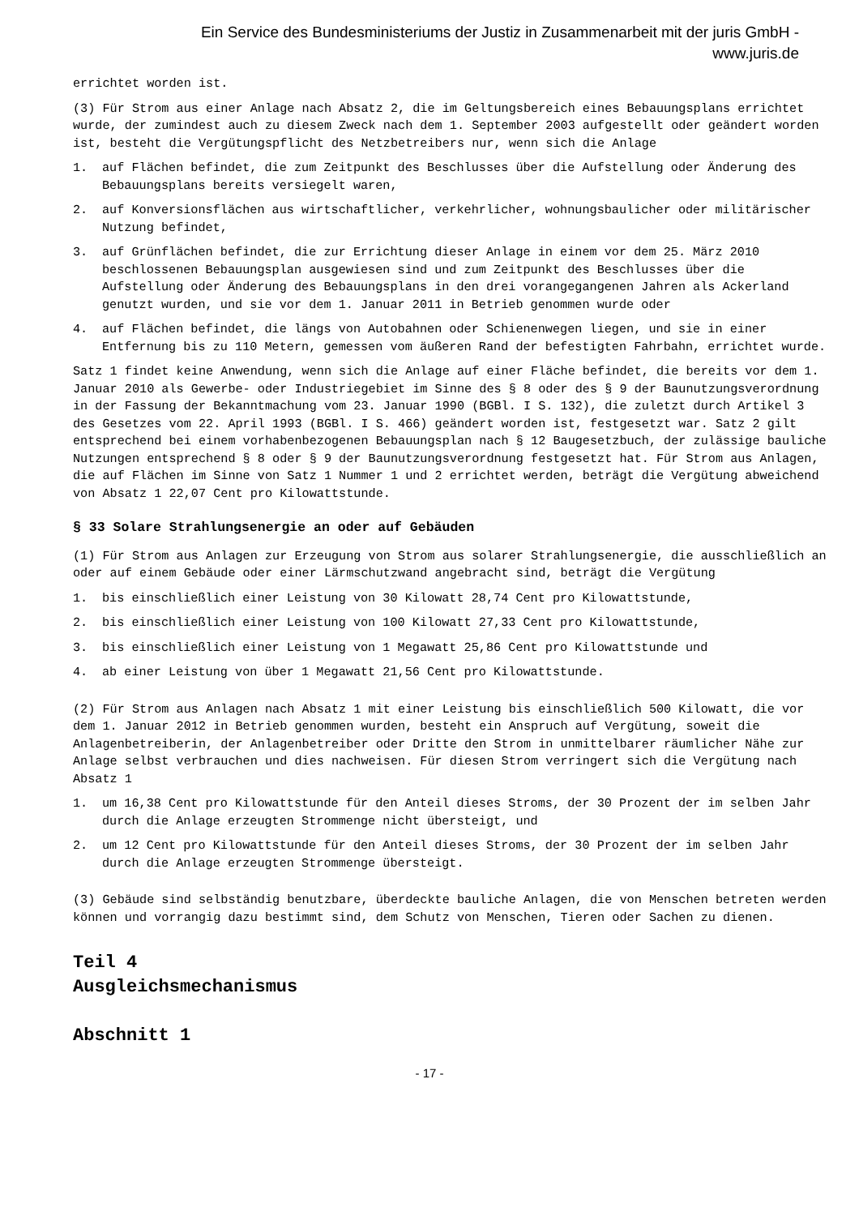Ein Service des Bundesministeriums der Justiz in Zusammenarbeit mit der juris GmbH -
www.juris.de
errichtet worden ist.
(3) Für Strom aus einer Anlage nach Absatz 2, die im Geltungsbereich eines Bebauungsplans errichtet wurde, der zumindest auch zu diesem Zweck nach dem 1. September 2003 aufgestellt oder geändert worden ist, besteht die Vergütungspflicht des Netzbetreibers nur, wenn sich die Anlage
1. auf Flächen befindet, die zum Zeitpunkt des Beschlusses über die Aufstellung oder Änderung des Bebauungsplans bereits versiegelt waren,
2. auf Konversionsflächen aus wirtschaftlicher, verkehrlicher, wohnungsbaulicher oder militärischer Nutzung befindet,
3. auf Grünflächen befindet, die zur Errichtung dieser Anlage in einem vor dem 25. März 2010 beschlossenen Bebauungsplan ausgewiesen sind und zum Zeitpunkt des Beschlusses über die Aufstellung oder Änderung des Bebauungsplans in den drei vorangegangenen Jahren als Ackerland genutzt wurden, und sie vor dem 1. Januar 2011 in Betrieb genommen wurde oder
4. auf Flächen befindet, die längs von Autobahnen oder Schienenwegen liegen, und sie in einer Entfernung bis zu 110 Metern, gemessen vom äußeren Rand der befestigten Fahrbahn, errichtet wurde.
Satz 1 findet keine Anwendung, wenn sich die Anlage auf einer Fläche befindet, die bereits vor dem 1. Januar 2010 als Gewerbe- oder Industriegebiet im Sinne des § 8 oder des § 9 der Baunutzungsverordnung in der Fassung der Bekanntmachung vom 23. Januar 1990 (BGBl. I S. 132), die zuletzt durch Artikel 3 des Gesetzes vom 22. April 1993 (BGBl. I S. 466) geändert worden ist, festgesetzt war. Satz 2 gilt entsprechend bei einem vorhabenbezogenen Bebauungsplan nach § 12 Baugesetzbuch, der zulässige bauliche Nutzungen entsprechend § 8 oder § 9 der Baunutzungsverordnung festgesetzt hat. Für Strom aus Anlagen, die auf Flächen im Sinne von Satz 1 Nummer 1 und 2 errichtet werden, beträgt die Vergütung abweichend von Absatz 1 22,07 Cent pro Kilowattstunde.
§ 33 Solare Strahlungsenergie an oder auf Gebäuden
(1) Für Strom aus Anlagen zur Erzeugung von Strom aus solarer Strahlungsenergie, die ausschließlich an oder auf einem Gebäude oder einer Lärmschutzwand angebracht sind, beträgt die Vergütung
1. bis einschließlich einer Leistung von 30 Kilowatt 28,74 Cent pro Kilowattstunde,
2. bis einschließlich einer Leistung von 100 Kilowatt 27,33 Cent pro Kilowattstunde,
3. bis einschließlich einer Leistung von 1 Megawatt 25,86 Cent pro Kilowattstunde und
4. ab einer Leistung von über 1 Megawatt 21,56 Cent pro Kilowattstunde.
(2) Für Strom aus Anlagen nach Absatz 1 mit einer Leistung bis einschließlich 500 Kilowatt, die vor dem 1. Januar 2012 in Betrieb genommen wurden, besteht ein Anspruch auf Vergütung, soweit die Anlagenbetreiberin, der Anlagenbetreiber oder Dritte den Strom in unmittelbarer räumlicher Nähe zur Anlage selbst verbrauchen und dies nachweisen. Für diesen Strom verringert sich die Vergütung nach Absatz 1
1. um 16,38 Cent pro Kilowattstunde für den Anteil dieses Stroms, der 30 Prozent der im selben Jahr durch die Anlage erzeugten Strommenge nicht übersteigt, und
2. um 12 Cent pro Kilowattstunde für den Anteil dieses Stroms, der 30 Prozent der im selben Jahr durch die Anlage erzeugten Strommenge übersteigt.
(3) Gebäude sind selbständig benutzbare, überdeckte bauliche Anlagen, die von Menschen betreten werden können und vorrangig dazu bestimmt sind, dem Schutz von Menschen, Tieren oder Sachen zu dienen.
Teil 4
Ausgleichsmechanismus
Abschnitt 1
- 17 -